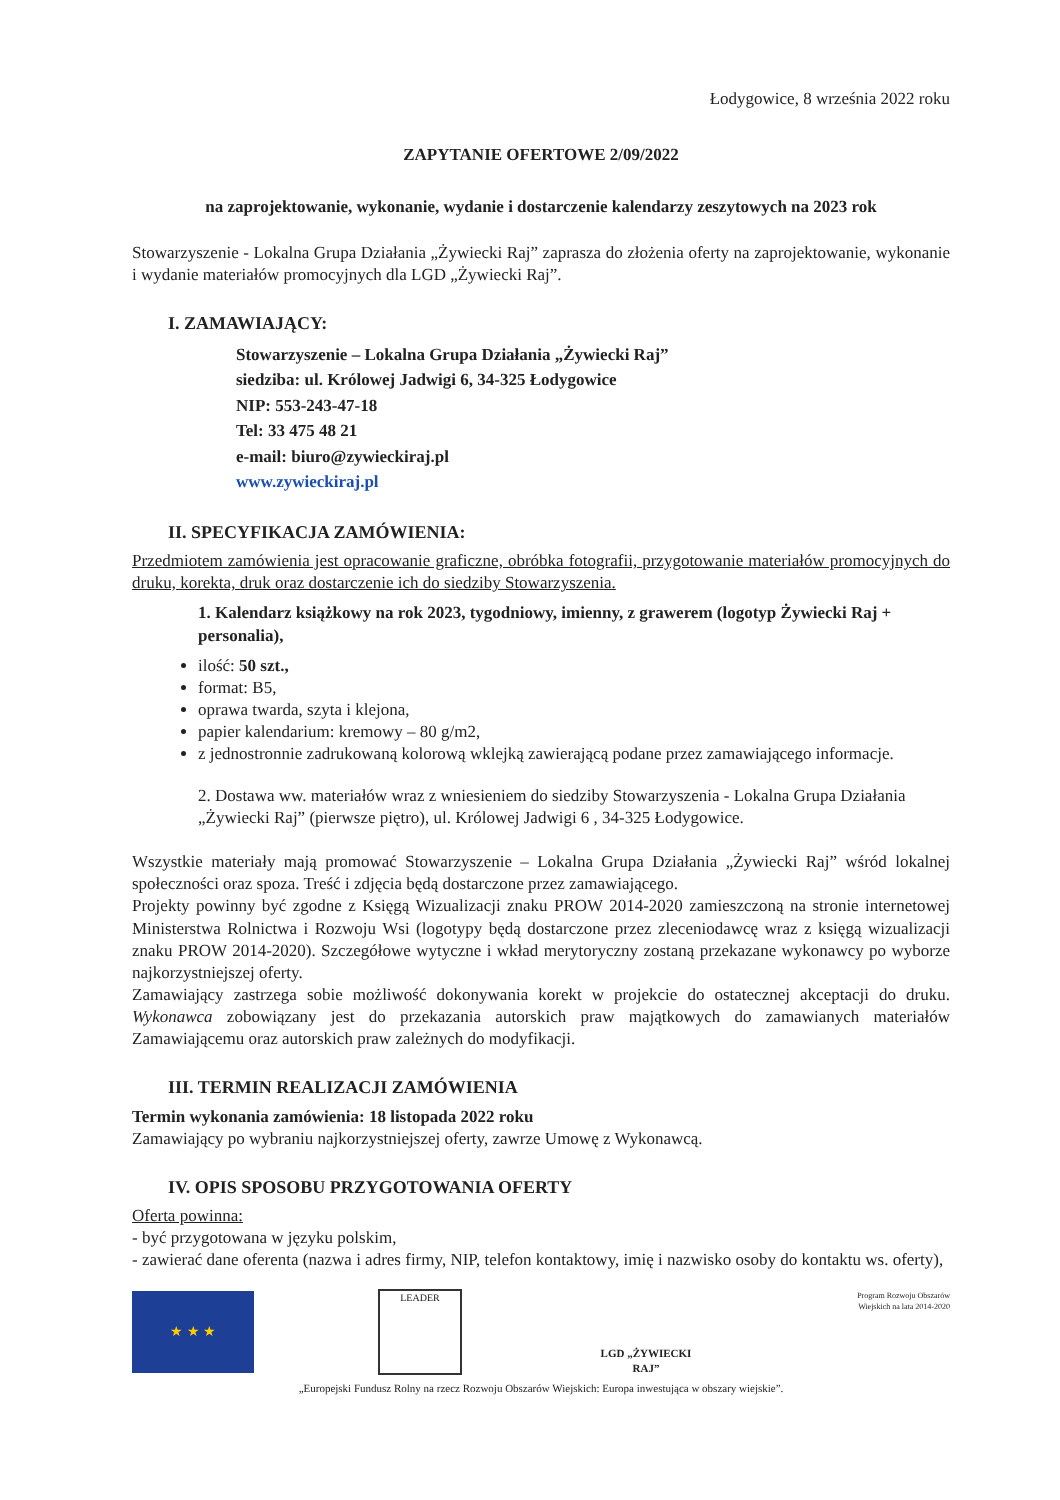Łodygowice, 8 września 2022 roku
ZAPYTANIE OFERTOWE 2/09/2022
na zaprojektowanie, wykonanie, wydanie i dostarczenie kalendarzy zeszytowych na 2023 rok
Stowarzyszenie - Lokalna Grupa Działania „Żywiecki Raj” zaprasza do złożenia oferty na zaprojektowanie, wykonanie i wydanie materiałów promocyjnych dla LGD „Żywiecki Raj”.
I. ZAMAWIAJĄCY:
Stowarzyszenie – Lokalna Grupa Działania „Żywiecki Raj”
siedziba: ul. Królowej Jadwigi 6, 34-325 Łodygowice
NIP: 553-243-47-18
Tel: 33 475 48 21
e-mail: biuro@zywieckiraj.pl
www.zywieckiraj.pl
II. SPECYFIKACJA ZAMÓWIENIA:
Przedmiotem zamówienia jest opracowanie graficzne, obróbka fotografii, przygotowanie materiałów promocyjnych do druku, korekta, druk oraz dostarczenie ich do siedziby Stowarzyszenia.
1. Kalendarz książkowy na rok 2023, tygodniowy, imienny, z grawerem (logotyp Żywiecki Raj + personalia),
ilość: 50 szt.,
format: B5,
oprawa twarda, szyta i klejona,
papier kalendarium: kremowy – 80 g/m2,
z jednostronnie zadrukowaną kolorową wklejką zawierającą podane przez zamawiającego informacje.
2. Dostawa ww. materiałów wraz z wniesieniem do siedziby Stowarzyszenia - Lokalna Grupa Działania „Żywiecki Raj” (pierwsze piętro), ul. Królowej Jadwigi 6 , 34-325 Łodygowice.
Wszystkie materiały mają promować Stowarzyszenie – Lokalna Grupa Działania „Żywiecki Raj” wśród lokalnej społeczności oraz spoza. Treść i zdjęcia będą dostarczone przez zamawiającego.
Projekty powinny być zgodne z Księgą Wizualizacji znaku PROW 2014-2020 zamieszczoną na stronie internetowej Ministerstwa Rolnictwa i Rozwoju Wsi (logotypy będą dostarczone przez zleceniodawcę wraz z księgą wizualizacji znaku PROW 2014-2020). Szczegółowe wytyczne i wkład merytoryczny zostaną przekazane wykonawcy po wyborze najkorzystniejszej oferty.
Zamawiający zastrzega sobie możliwość dokonywania korekt w projekcie do ostatecznej akceptacji do druku. Wykonawca zobowiązany jest do przekazania autorskich praw majątkowych do zamawianych materiałów Zamawiającemu oraz autorskich praw zależnych do modyfikacji.
III. TERMIN REALIZACJI ZAMÓWIENIA
Termin wykonania zamówienia: 18 listopada 2022 roku
Zamawiający po wybraniu najkorzystniejszej oferty, zawrze Umowę z Wykonawcą.
IV. OPIS SPOSOBU PRZYGOTOWANIA OFERTY
Oferta powinna:
- być przygotowana w języku polskim,
- zawierać dane oferenta (nazwa i adres firmy, NIP, telefon kontaktowy, imię i nazwisko osoby do kontaktu ws. oferty),
★ ★ ★
LEADER
LGD „ŻYWIECKI RAJ”
Program Rozwoju Obszarów Wiejskich na lata 2014-2020
„Europejski Fundusz Rolny na rzecz Rozwoju Obszarów Wiejskich: Europa inwestująca w obszary wiejskie”.